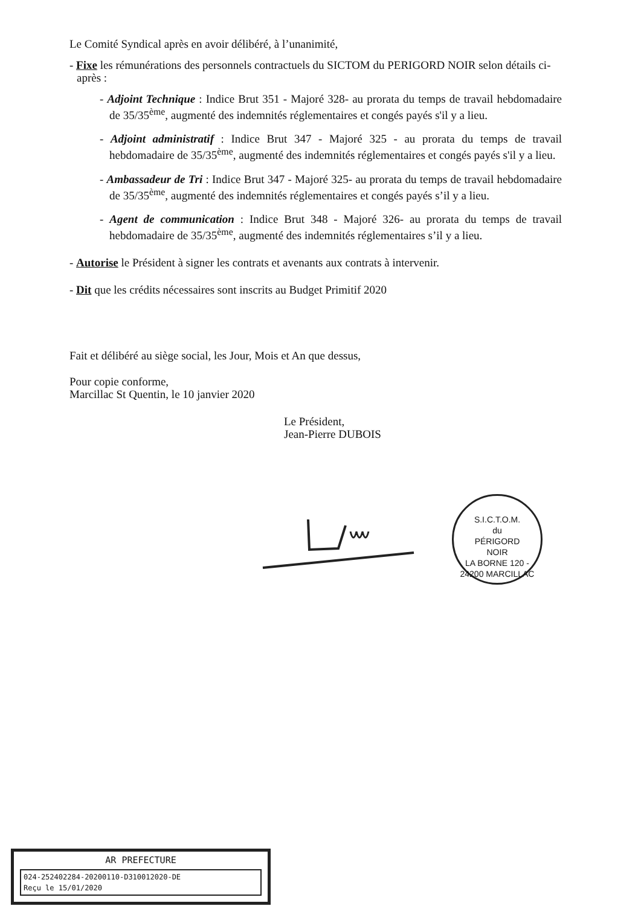Le Comité Syndical après en avoir délibéré, à l’unanimité,
- Fixe les rémunérations des personnels contractuels du SICTOM du PERIGORD NOIR selon détails ci-après :
- Adjoint Technique : Indice Brut 351 - Majoré 328- au prorata du temps de travail hebdomadaire de 35/35<sup>ème</sup>, augmenté des indemnités réglementaires et congés payés s'il y a lieu.
- Adjoint administratif : Indice Brut 347 - Majoré 325 - au prorata du temps de travail hebdomadaire de 35/35<sup>ème</sup>, augmenté des indemnités réglementaires et congés payés s'il y a lieu.
- Ambassadeur de Tri : Indice Brut 347 - Majoré 325- au prorata du temps de travail hebdomadaire de 35/35<sup>ème</sup>, augmenté des indemnités réglementaires et congés payés s’il y a lieu.
- Agent de communication : Indice Brut 348 - Majoré 326- au prorata du temps de travail hebdomadaire de 35/35<sup>ème</sup>, augmenté des indemnités réglementaires s’il y a lieu.
- Autorise le Président à signer les contrats et avenants aux contrats à intervenir.
- Dit que les crédits nécessaires sont inscrits au Budget Primitif 2020
Fait et délibéré au siège social, les Jour, Mois et An que dessus,
Pour copie conforme,
Marcillac St Quentin, le 10 janvier 2020
Le Président,
Jean-Pierre DUBOIS
S.I.C.T.O.M.
du
PÉRIGORD
NOIR
LA BORNE 120 - 24200 MARCILLAC
AR PREFECTURE
024-252402284-20200110-D310012020-DE
Reçu le 15/01/2020